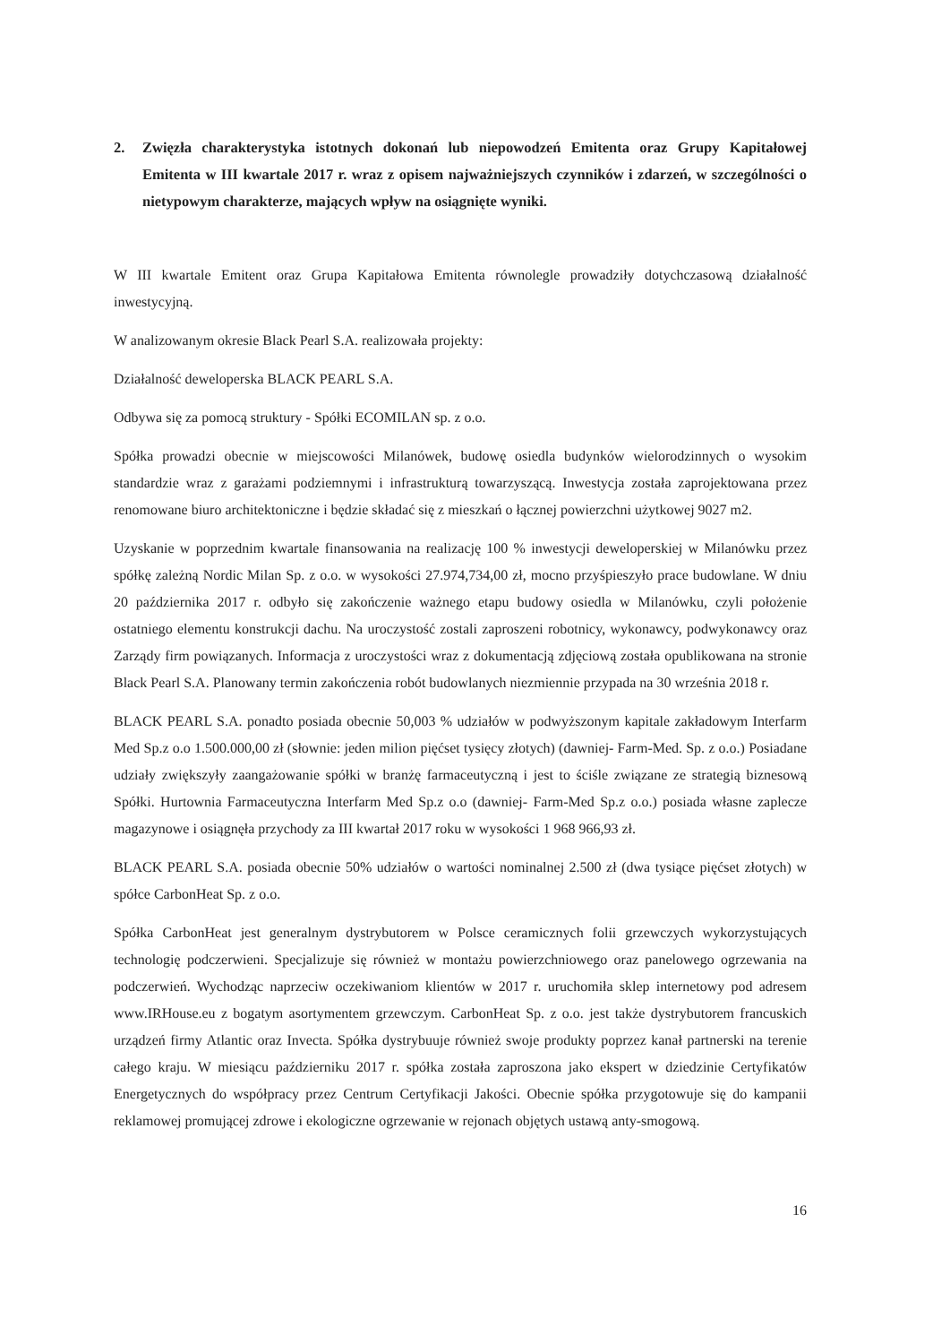2. Zwięzła charakterystyka istotnych dokonań lub niepowodzeń Emitenta oraz Grupy Kapitałowej Emitenta w III kwartale 2017 r. wraz z opisem najważniejszych czynników i zdarzeń, w szczególności o nietypowym charakterze, mających wpływ na osiągnięte wyniki.
W III kwartale Emitent oraz Grupa Kapitałowa Emitenta równolegle prowadziły dotychczasową działalność inwestycyjną.
W analizowanym okresie Black Pearl S.A. realizowała projekty:
Działalność deweloperska BLACK PEARL S.A.
Odbywa się za pomocą struktury - Spółki ECOMILAN sp. z o.o.
Spółka prowadzi obecnie w miejscowości Milanówek, budowę osiedla budynków wielorodzinnych o wysokim standardzie wraz z garażami podziemnymi i infrastrukturą towarzyszącą. Inwestycja została zaprojektowana przez renomowane biuro architektoniczne i będzie składać się z mieszkań o łącznej powierzchni użytkowej 9027 m2.
Uzyskanie w poprzednim kwartale finansowania na realizację 100 % inwestycji deweloperskiej w Milanówku przez spółkę zależną Nordic Milan Sp. z o.o. w wysokości 27.974,734,00 zł, mocno przyśpieszyło prace budowlane. W dniu 20 października 2017 r. odbyło się zakończenie ważnego etapu budowy osiedla w Milanówku, czyli położenie ostatniego elementu konstrukcji dachu. Na uroczystość zostali zaproszeni robotnicy, wykonawcy, podwykonawcy oraz Zarządy firm powiązanych. Informacja z uroczystości wraz z dokumentacją zdjęciową została opublikowana na stronie Black Pearl S.A. Planowany termin zakończenia robót budowlanych niezmiennie przypada na 30 września 2018 r.
BLACK PEARL S.A. ponadto posiada obecnie 50,003 % udziałów w podwyższonym kapitale zakładowym Interfarm Med Sp.z o.o 1.500.000,00 zł (słownie: jeden milion pięćset tysięcy złotych) (dawniej- Farm-Med. Sp. z o.o.) Posiadane udziały zwiększyły zaangażowanie spółki w branżę farmaceutyczną i jest to ściśle związane ze strategią biznesową Spółki. Hurtownia Farmaceutyczna Interfarm Med Sp.z o.o (dawniej- Farm-Med Sp.z o.o.) posiada własne zaplecze magazynowe i osiągnęła przychody za III kwartał 2017 roku w wysokości 1 968 966,93 zł.
BLACK PEARL S.A. posiada obecnie 50% udziałów o wartości nominalnej 2.500 zł (dwa tysiące pięćset złotych) w spółce CarbonHeat Sp. z o.o.
Spółka CarbonHeat jest generalnym dystrybutorem w Polsce ceramicznych folii grzewczych wykorzystujących technologię podczerwieni. Specjalizuje się również w montażu powierzchniowego oraz panelowego ogrzewania na podczerwień. Wychodząc naprzeciw oczekiwaniom klientów w 2017 r. uruchomiła sklep internetowy pod adresem www.IRHouse.eu z bogatym asortymentem grzewczym. CarbonHeat Sp. z o.o. jest także dystrybutorem francuskich urządzeń firmy Atlantic oraz Invecta. Spółka dystrybuuje również swoje produkty poprzez kanał partnerski na terenie całego kraju. W miesiącu październiku 2017 r. spółka została zaproszona jako ekspert w dziedzinie Certyfikatów Energetycznych do współpracy przez Centrum Certyfikacji Jakości. Obecnie spółka przygotowuje się do kampanii reklamowej promującej zdrowe i ekologiczne ogrzewanie w rejonach objętych ustawą anty-smogową.
16